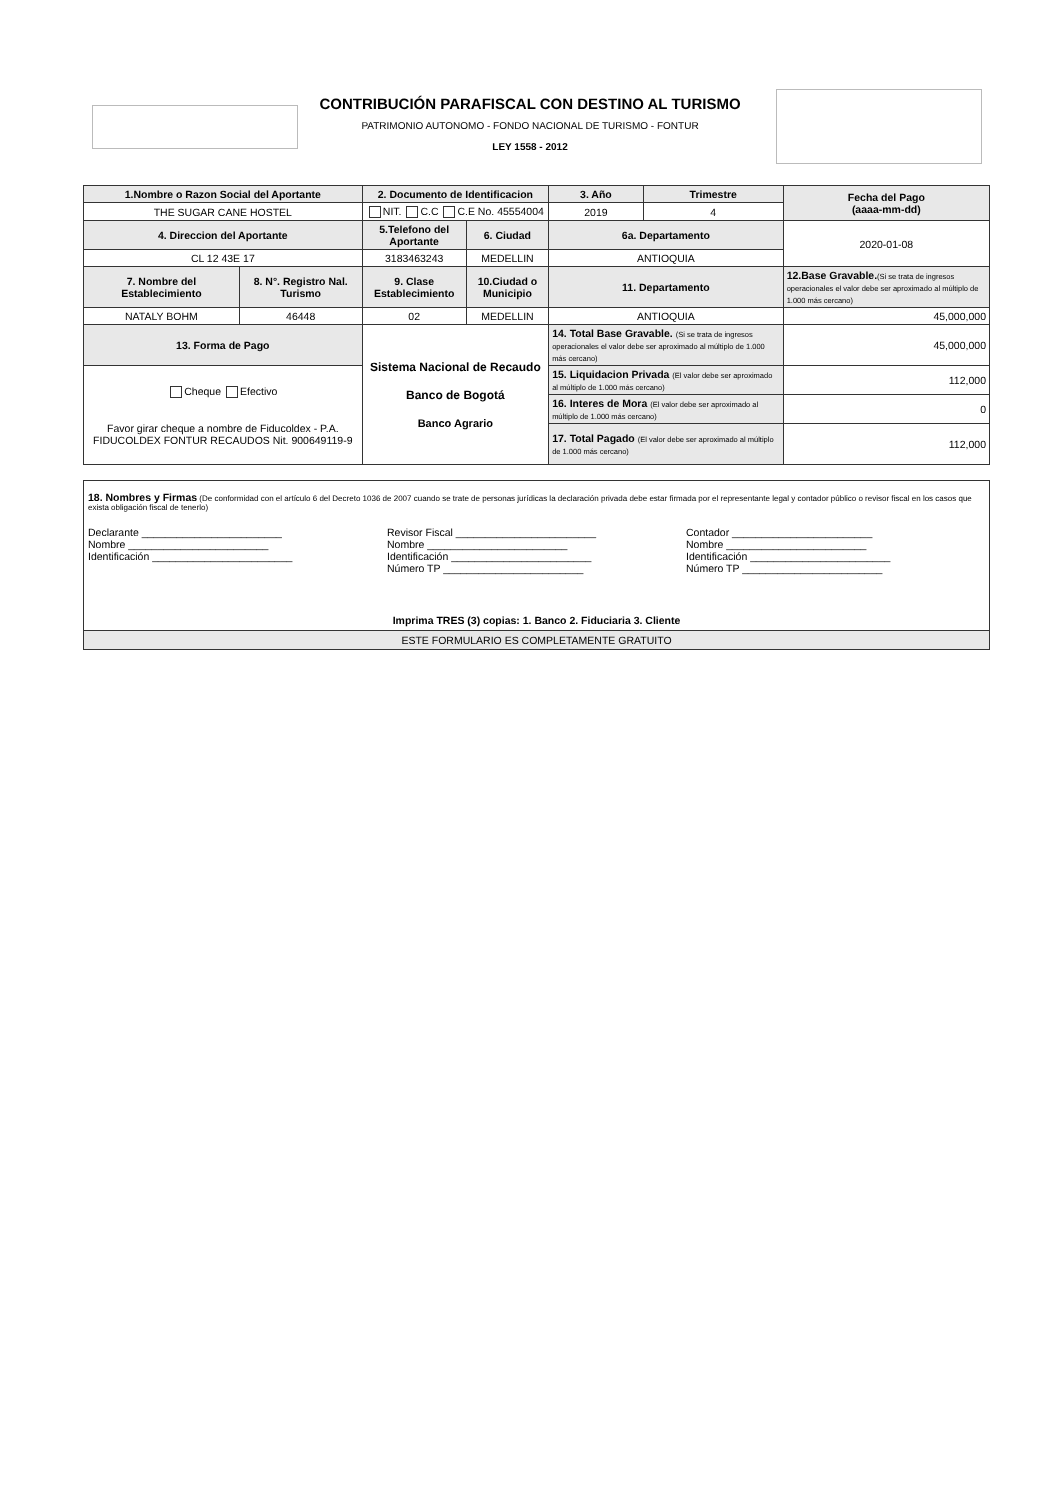CONTRIBUCIÓN PARAFISCAL CON DESTINO AL TURISMO
PATRIMONIO AUTONOMO - FONDO NACIONAL DE TURISMO - FONTUR
LEY 1558 - 2012
| 1.Nombre o Razon Social del Aportante | | 2. Documento de Identificacion | | 3. Año | Trimestre | Fecha del Pago (aaaa-mm-dd) |
| THE SUGAR CANE HOSTEL | | NIT. C.C C.E No. 45554004 | | 2019 | 4 | |
| 4. Direccion del Aportante | | 5.Telefono del Aportante | 6. Ciudad | 6a. Departamento | | 2020-01-08 |
| CL 12 43E 17 | | 3183463243 | MEDELLIN | ANTIOQUIA | | |
| 7. Nombre del Establecimiento | 8. N°. Registro Nal. Turismo | 9. Clase Establecimiento | 10.Ciudad o Municipio | 11. Departamento | | 12.Base Gravable. (Si se trata de ingresos operacionales el valor debe ser aproximado al múltiplo de 1.000 más cercano) |
| NATALY BOHM | 46448 | 02 | MEDELLIN | ANTIOQUIA | | 45,000,000 |
| 13. Forma de Pago | | Sistema Nacional de Recaudo Banco de Bogotá Banco Agrario | | 14. Total Base Gravable. (Si se trata de ingresos operacionales el valor debe ser aproximado al múltiplo de 1.000 más cercano) | | 45,000,000 |
| Cheque Efectivo Favor girar cheque a nombre de Fiducoldex - P.A. FIDUCOLDEX FONTUR RECAUDOS Nit. 900649119-9 | | | | 15. Liquidacion Privada (El valor debe ser aproximado al múltiplo de 1.000 más cercano) | | 112,000 |
| | | | | 16. Interes de Mora (El valor debe ser aproximado al múltiplo de 1.000 más cercano) | | 0 |
| | | | | 17. Total Pagado (El valor debe ser aproximado al múltiplo de 1.000 más cercano) | | 112,000 |
18. Nombres y Firmas (De conformidad con el artículo 6 del Decreto 1036 de 2007 cuando se trate de personas jurídicas la declaración privada debe estar firmada por el representante legal y contador público o revisor fiscal en los casos que exista obligación fiscal de tenerlo)
Declarante ________________________
Nombre ________________________
Identificación ________________________
Revisor Fiscal ________________________
Nombre ________________________
Identificación ________________________
Número TP ________________________
Contador ________________________
Nombre ________________________
Identificación ________________________
Número TP ________________________
Imprima TRES (3) copias: 1. Banco 2. Fiduciaria 3. Cliente
ESTE FORMULARIO ES COMPLETAMENTE GRATUITO